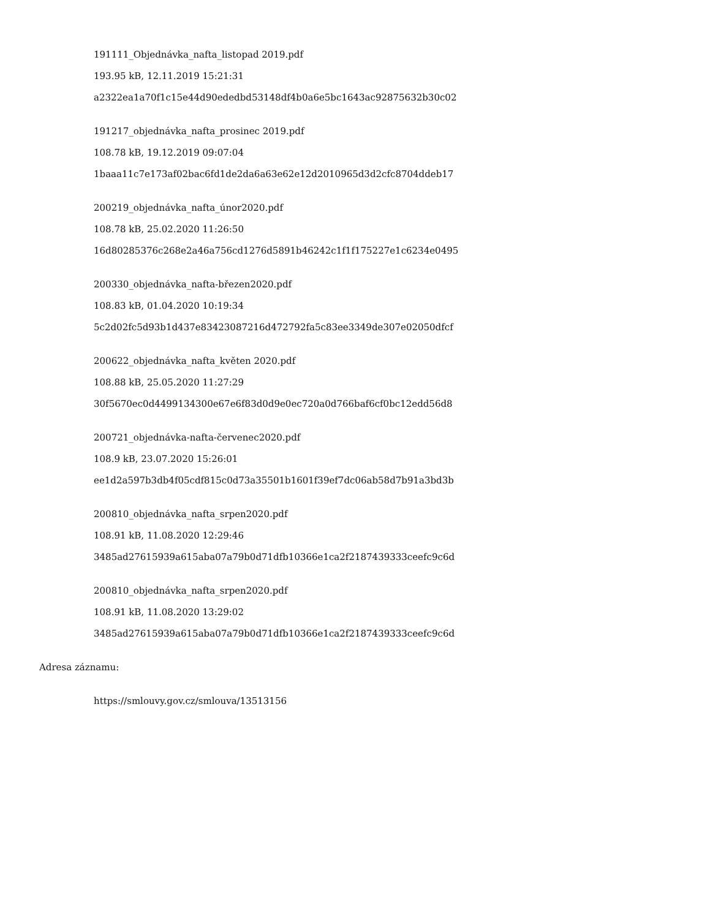191111_Objednávka_nafta_listopad 2019.pdf
193.95 kB, 12.11.2019 15:21:31
a2322ea1a70f1c15e44d90ededbd53148df4b0a6e5bc1643ac92875632b30c02
191217_objednávka_nafta_prosinec 2019.pdf
108.78 kB, 19.12.2019 09:07:04
1baaa11c7e173af02bac6fd1de2da6a63e62e12d2010965d3d2cfc8704ddeb17
200219_objednávka_nafta_únor2020.pdf
108.78 kB, 25.02.2020 11:26:50
16d80285376c268e2a46a756cd1276d5891b46242c1f1f175227e1c6234e0495
200330_objednávka_nafta-březen2020.pdf
108.83 kB, 01.04.2020 10:19:34
5c2d02fc5d93b1d437e83423087216d472792fa5c83ee3349de307e02050dfcf
200622_objednávka_nafta_květen 2020.pdf
108.88 kB, 25.05.2020 11:27:29
30f5670ec0d4499134300e67e6f83d0d9e0ec720a0d766baf6cf0bc12edd56d8
200721_objednávka-nafta-červenec2020.pdf
108.9 kB, 23.07.2020 15:26:01
ee1d2a597b3db4f05cdf815c0d73a35501b1601f39ef7dc06ab58d7b91a3bd3b
200810_objednávka_nafta_srpen2020.pdf
108.91 kB, 11.08.2020 12:29:46
3485ad27615939a615aba07a79b0d71dfb10366e1ca2f2187439333ceefc9c6d
200810_objednávka_nafta_srpen2020.pdf
108.91 kB, 11.08.2020 13:29:02
3485ad27615939a615aba07a79b0d71dfb10366e1ca2f2187439333ceefc9c6d
Adresa záznamu:
https://smlouvy.gov.cz/smlouva/13513156